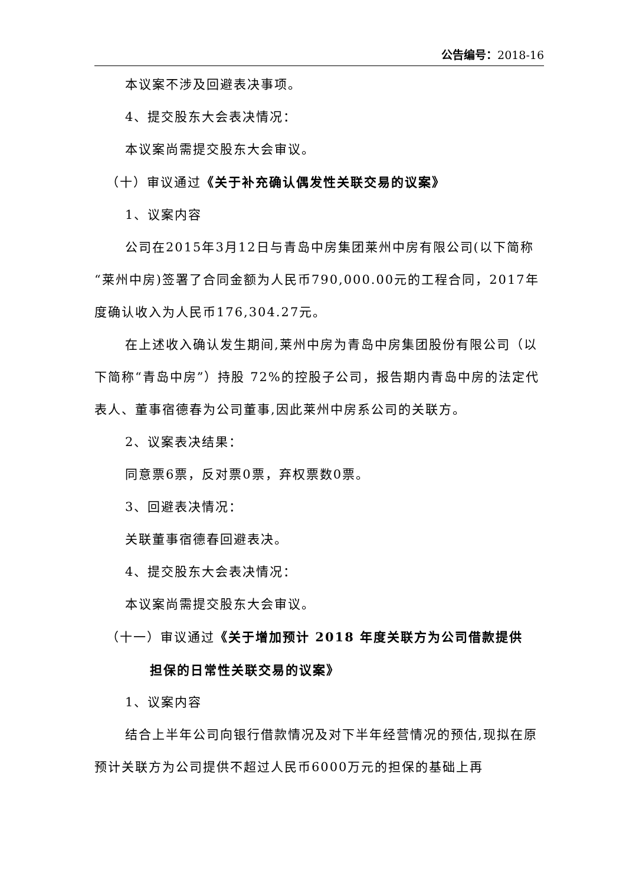公告编号：2018-16
本议案不涉及回避表决事项。
4、提交股东大会表决情况：
本议案尚需提交股东大会审议。
（十）审议通过《关于补充确认偶发性关联交易的议案》
1、议案内容
公司在2015年3月12日与青岛中房集团莱州中房有限公司(以下简称“莱州中房)签署了合同金额为人民币790,000.00元的工程合同，2017年度确认收入为人民币176,304.27元。
在上述收入确认发生期间,莱州中房为青岛中房集团股份有限公司（以下简称“青岛中房”）持股 72%的控股子公司，报告期内青岛中房的法定代表人、董事宿德春为公司董事,因此莱州中房系公司的关联方。
2、议案表决结果：
同意票6票，反对票0票，弃权票数0票。
3、回避表决情况：
关联董事宿德春回避表决。
4、提交股东大会表决情况：
本议案尚需提交股东大会审议。
（十一）审议通过《关于增加预计 2018 年度关联方为公司借款提供
担保的日常性关联交易的议案》
1、议案内容
结合上半年公司向银行借款情况及对下半年经营情况的预估,现拟在原预计关联方为公司提供不超过人民币6000万元的担保的基础上再